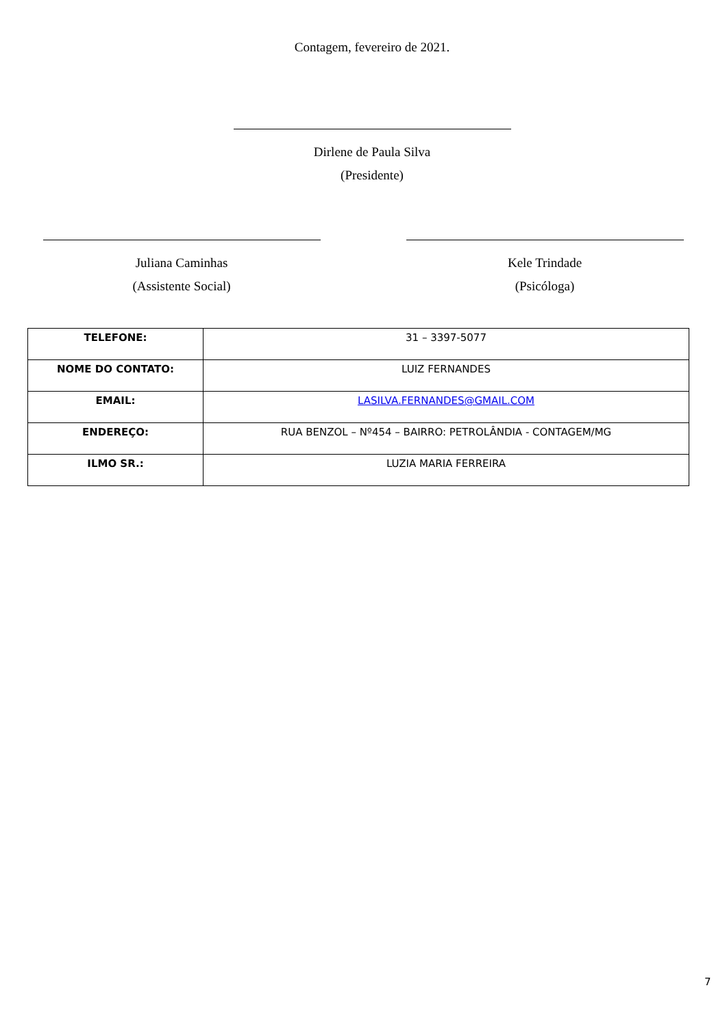Contagem, fevereiro de 2021.
Dirlene de Paula Silva
(Presidente)
Juliana Caminhas
(Assistente Social)
Kele Trindade
(Psicóloga)
| TELEFONE: | 31 – 3397-5077 |
| NOME DO CONTATO: | LUIZ FERNANDES |
| EMAIL: | LASILVA.FERNANDES@GMAIL.COM |
| ENDEREÇO: | RUA BENZOL – Nº454 – BAIRRO: PETROLÂNDIA - CONTAGEM/MG |
| ILMO SR.: | LUZIA MARIA FERREIRA |
7